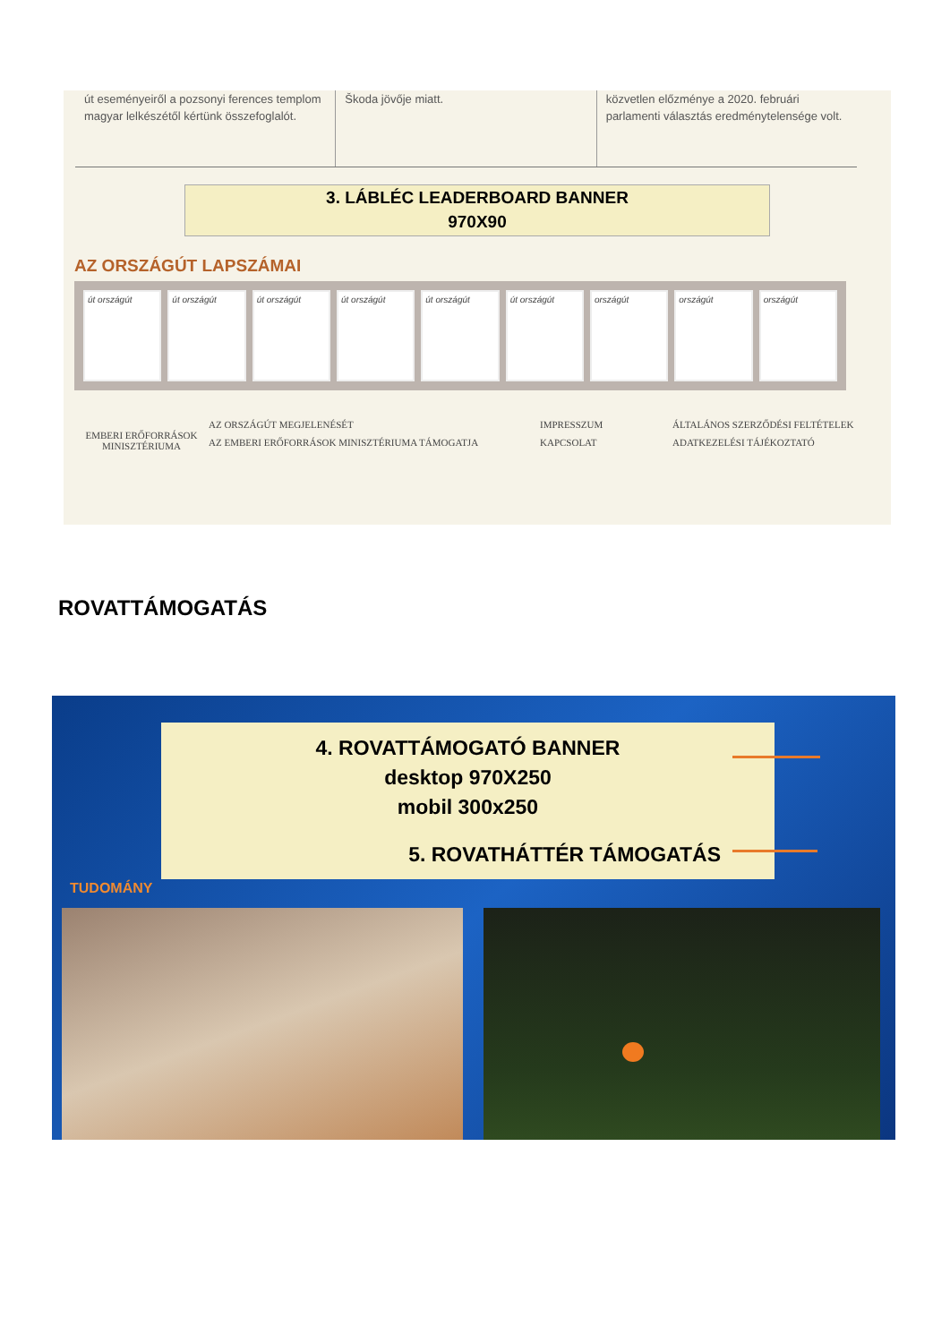út eseményeiről a pozsonyi ferences templom magyar lelkészétől kértünk összefoglalót.
Škoda jövője miatt. közvetlen előzménye a 2020. februári parlamenti választás eredménytelensége volt.
3. LÁBLÉC LEADERBOARD BANNER
970X90
AZ ORSZÁGÚT LAPSZÁMAI
út országút út országút út országút út országút út országút út országút országút országút országút
EMBERI ERŐFORRÁSOK
MINISZTÉRIUMA
AZ ORSZÁGÚT MEGJELENÉSÉT
AZ EMBERI ERŐFORRÁSOK MINISZTÉRIUMA TÁMOGATJA
IMPRESSZUM
KAPCSOLAT
ÁLTALÁNOS SZERZŐDÉSI FELTÉTELEK
ADATKEZELÉSI TÁJÉKOZTATÓ
ROVATTÁMOGATÁS
4. ROVATTÁMOGATÓ BANNER
desktop 970X250
mobil 300x250
5. ROVATHÁTTÉR TÁMOGATÁS
TUDOMÁNY